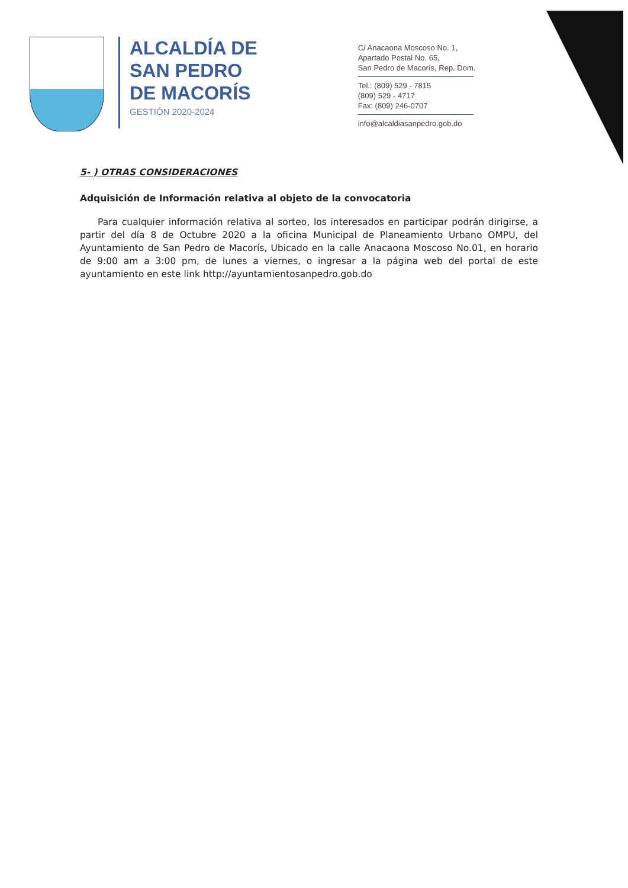ALCALDÍA DE
SAN PEDRO
DE MACORÍS
GESTIÓN 2020-2024
C/ Anacaona Moscoso No. 1,
Apartado Postal No. 65,
San Pedro de Macorís, Rep. Dom.
Tel.: (809) 529 - 7815
(809) 529 - 4717
Fax: (809) 246-0707
info@alcaldiasanpedro.gob.do
5- ) OTRAS CONSIDERACIONES
Adquisición de Información relativa al objeto de la convocatoria
Para cualquier información relativa al sorteo, los interesados en participar podrán dirigirse, a partir del día 8 de Octubre 2020 a la oficina Municipal de Planeamiento Urbano OMPU, del Ayuntamiento de San Pedro de Macorís, Ubicado en la calle Anacaona Moscoso No.01, en horario de 9:00 am a 3:00 pm, de lunes a viernes, o ingresar a la página web del portal de este ayuntamiento en este link http://ayuntamientosanpedro.gob.do